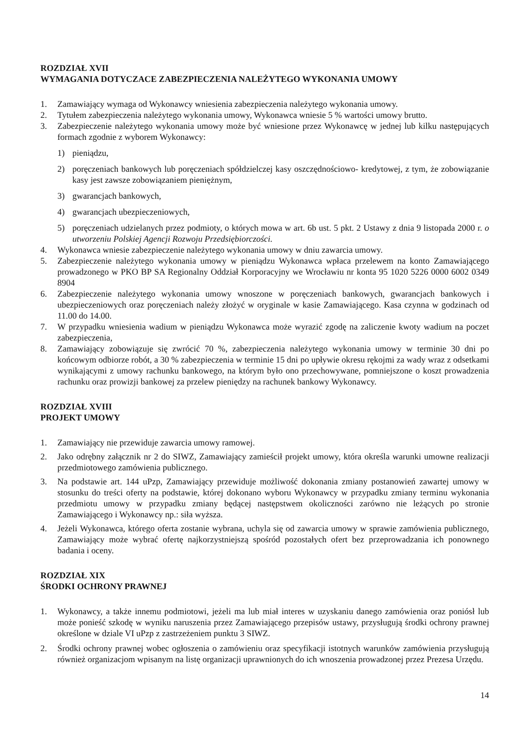ROZDZIAŁ XVII
WYMAGANIA DOTYCZACE ZABEZPIECZENIA NALEŻYTEGO WYKONANIA UMOWY
1. Zamawiający wymaga od Wykonawcy wniesienia zabezpieczenia należytego wykonania umowy.
2. Tytułem zabezpieczenia należytego wykonania umowy, Wykonawca wniesie 5 % wartości umowy brutto.
3. Zabezpieczenie należytego wykonania umowy może być wniesione przez Wykonawcę w jednej lub kilku następujących formach zgodnie z wyborem Wykonawcy:
1) pieniądzu,
2) poręczeniach bankowych lub poręczeniach spółdzielczej kasy oszczędnościowo- kredytowej, z tym, że zobowiązanie kasy jest zawsze zobowiązaniem pieniężnym,
3) gwarancjach bankowych,
4) gwarancjach ubezpieczeniowych,
5) poręczeniach udzielanych przez podmioty, o których mowa w art. 6b ust. 5 pkt. 2 Ustawy z dnia 9 listopada 2000 r. o utworzeniu Polskiej Agencji Rozwoju Przedsiębiorczości.
4. Wykonawca wniesie zabezpieczenie należytego wykonania umowy w dniu zawarcia umowy.
5. Zabezpieczenie należytego wykonania umowy w pieniądzu Wykonawca wpłaca przelewem na konto Zamawiającego prowadzonego w PKO BP SA Regionalny Oddział Korporacyjny we Wrocławiu nr konta 95 1020 5226 0000 6002 0349 8904
6. Zabezpieczenie należytego wykonania umowy wnoszone w poręczeniach bankowych, gwarancjach bankowych i ubezpieczeniowych oraz poręczeniach należy złożyć w oryginale w kasie Zamawiającego. Kasa czynna w godzinach od 11.00 do 14.00.
7. W przypadku wniesienia wadium w pieniądzu Wykonawca może wyrazić zgodę na zaliczenie kwoty wadium na poczet zabezpieczenia,
8. Zamawiający zobowiązuje się zwrócić 70 %, zabezpieczenia należytego wykonania umowy w terminie 30 dni po końcowym odbiorze robót, a 30 % zabezpieczenia w terminie 15 dni po upływie okresu rękojmi za wady wraz z odsetkami wynikającymi z umowy rachunku bankowego, na którym było ono przechowywane, pomniejszone o koszt prowadzenia rachunku oraz prowizji bankowej za przelew pieniędzy na rachunek bankowy Wykonawcy.
ROZDZIAŁ XVIII
PROJEKT UMOWY
1. Zamawiający nie przewiduje zawarcia umowy ramowej.
2. Jako odrębny załącznik nr 2 do SIWZ, Zamawiający zamieścił projekt umowy, która określa warunki umowne realizacji przedmiotowego zamówienia publicznego.
3. Na podstawie art. 144 uPzp, Zamawiający przewiduje możliwość dokonania zmiany postanowień zawartej umowy w stosunku do treści oferty na podstawie, której dokonano wyboru Wykonawcy w przypadku zmiany terminu wykonania przedmiotu umowy w przypadku zmiany będącej następstwem okoliczności zarówno nie leżących po stronie Zamawiającego i Wykonawcy np.: siła wyższa.
4. Jeżeli Wykonawca, którego oferta zostanie wybrana, uchyla się od zawarcia umowy w sprawie zamówienia publicznego, Zamawiający może wybrać ofertę najkorzystniejszą spośród pozostałych ofert bez przeprowadzania ich ponownego badania i oceny.
ROZDZIAŁ XIX
ŚRODKI OCHRONY PRAWNEJ
1. Wykonawcy, a także innemu podmiotowi, jeżeli ma lub miał interes w uzyskaniu danego zamówienia oraz poniósł lub może ponieść szkodę w wyniku naruszenia przez Zamawiającego przepisów ustawy, przysługują środki ochrony prawnej określone w dziale VI uPzp z zastrzeżeniem punktu 3 SIWZ.
2. Środki ochrony prawnej wobec ogłoszenia o zamówieniu oraz specyfikacji istotnych warunków zamówienia przysługują również organizacjom wpisanym na listę organizacji uprawnionych do ich wnoszenia prowadzonej przez Prezesa Urzędu.
14